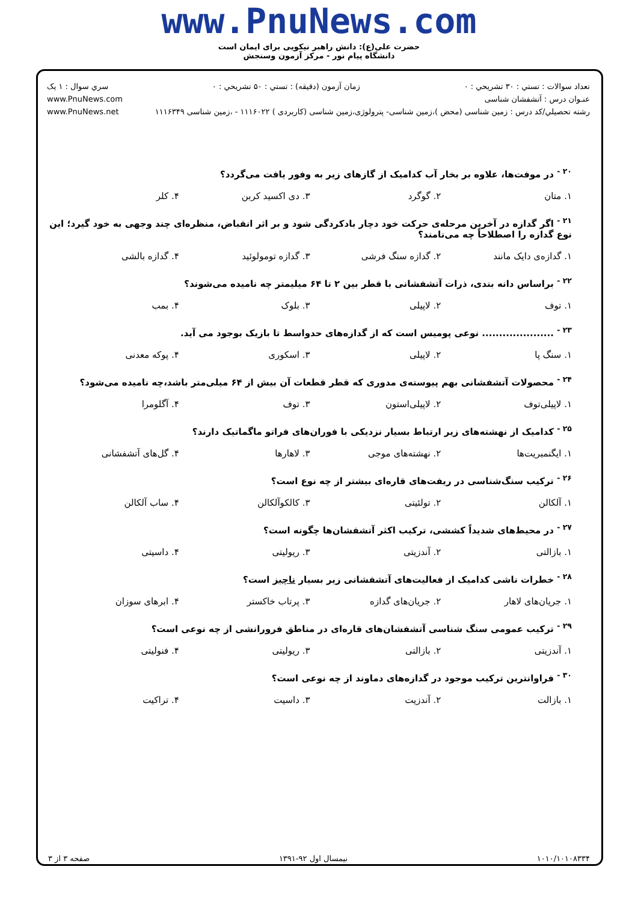www.PnuNews.com
حضرت علی(ع): دانش راهبر نیکویی برای ایمان است
دانشگاه پیام نور - مرکز آزمون وسنجش
تعداد سوالات : تستي : ۳۰ تشريحي : ۰ زمان آزمون (دقيقه) : تستي : ۵۰ تشريحي : ۰ سري سوال : ۱ يک
عنـوان درس : آتشفشان شناسی www.PnuNews.com
رشته تحصيلي/کد درس : زمین شناسی (محض )،زمین شناسی- پترولوژی،زمین شناسی (کاربردی ) ۱۱۱۶۰۲۲ - ،زمین شناسی ۱۱۱۶۳۴۹ www.PnuNews.net
<sup>۲۰ -</sup> در موفت‌ها، علاوه بر بخار آب کدامیک از گازهای زیر به وفور یافت می‌گردد؟
| ۱. متان | ۲. گوگرد | ۳. دی اکسید کربن | ۴. کلر |
<sup>۲۱ -</sup> اگر گدازه در آخرین مرحله‌ی حرکت خود دچار بادکردگی شود و بر اثر انقباض، منظره‌ای چند وجهی به خود گیرد؛ این نوع گدازه را اصطلاحاً چه می‌نامند؟
| ۱. گدازه‌ی دایک مانند | ۲. گدازه سنگ فرشی | ۳. گدازه تومولوئید | ۴. گدازه بالشی |
<sup>۲۲ -</sup> براساس دانه بندی، ذرات آتشفشانی با قطر بین ۲ تا ۶۴ میلیمتر چه نامیده می‌شوند؟
| ۱. توف | ۲. لاپیلی | ۳. بلوک | ۴. بمب |
<sup>۲۳ -</sup> ..................... نوعی پومیس است که از گدازه‌های حدواسط تا بازیک بوجود می آید.
| ۱. سنگ پا | ۲. لاپیلی | ۳. اسکوری | ۴. پوکه معدنی |
<sup>۲۴ -</sup> محصولات آتشفشانی بهم پیوسته‌ی مدوری که قطر قطعات آن بیش از ۶۴ میلی‌متر باشد،چه نامیده می‌شود؟
| ۱. لاپیلی‌توف | ۲. لاپیلی‌استون | ۳. توف | ۴. آگلومرا |
<sup>۲۵ -</sup> کدامیک از نهشته‌های زیر ارتباط بسیار نزدیکی با فوران‌های فراتو ماگماتیک دارند؟
| ۱. ایگنمبریت‌ها | ۲. نهشته‌های موجی | ۳. لاهارها | ۴. گل‌های آتشفشانی |
<sup>۲۶ -</sup> ترکیب سنگ‌شناسی در ریفت‌های قاره‌ای بیشتر از چه نوع است؟
| ۱. آلکالن | ۲. تولئیتی | ۳. کالکوآلکالن | ۴. ساب آلکالن |
<sup>۲۷ -</sup> در محیط‌های شدیداً کششی، ترکیب اکثر آتشفشان‌ها چگونه است؟
| ۱. بازالتی | ۲. آندزیتی | ۳. ریولیتی | ۴. داسیتی |
<sup>۲۸ -</sup> خطرات ناشی کدامیک از فعالیت‌های آتشفشانی زیر بسیار ناچیز است؟
| ۱. جریان‌های لاهار | ۲. جریان‌های گدازه | ۳. پرتاب خاکستر | ۴. ابرهای سوزان |
<sup>۲۹ -</sup> ترکیب عمومی سنگ شناسی آتشفشان‌های قاره‌ای در مناطق فرورانشی از چه نوعی است؟
| ۱. آندزیتی | ۲. بازالتی | ۳. ریولیتی | ۴. فنولیتی |
<sup>۳۰ -</sup> فراوانترین ترکیب موجود در گدازه‌های دماوند از چه نوعی است؟
| ۱. بازالت | ۲. آندزیت | ۳. داسیت | ۴. تراکیت |
۱۰۱۰/۱۰۱۰۸۳۳۴ نیمسال اول ۹۲-۱۳۹۱ صفحه ۳ از ۳